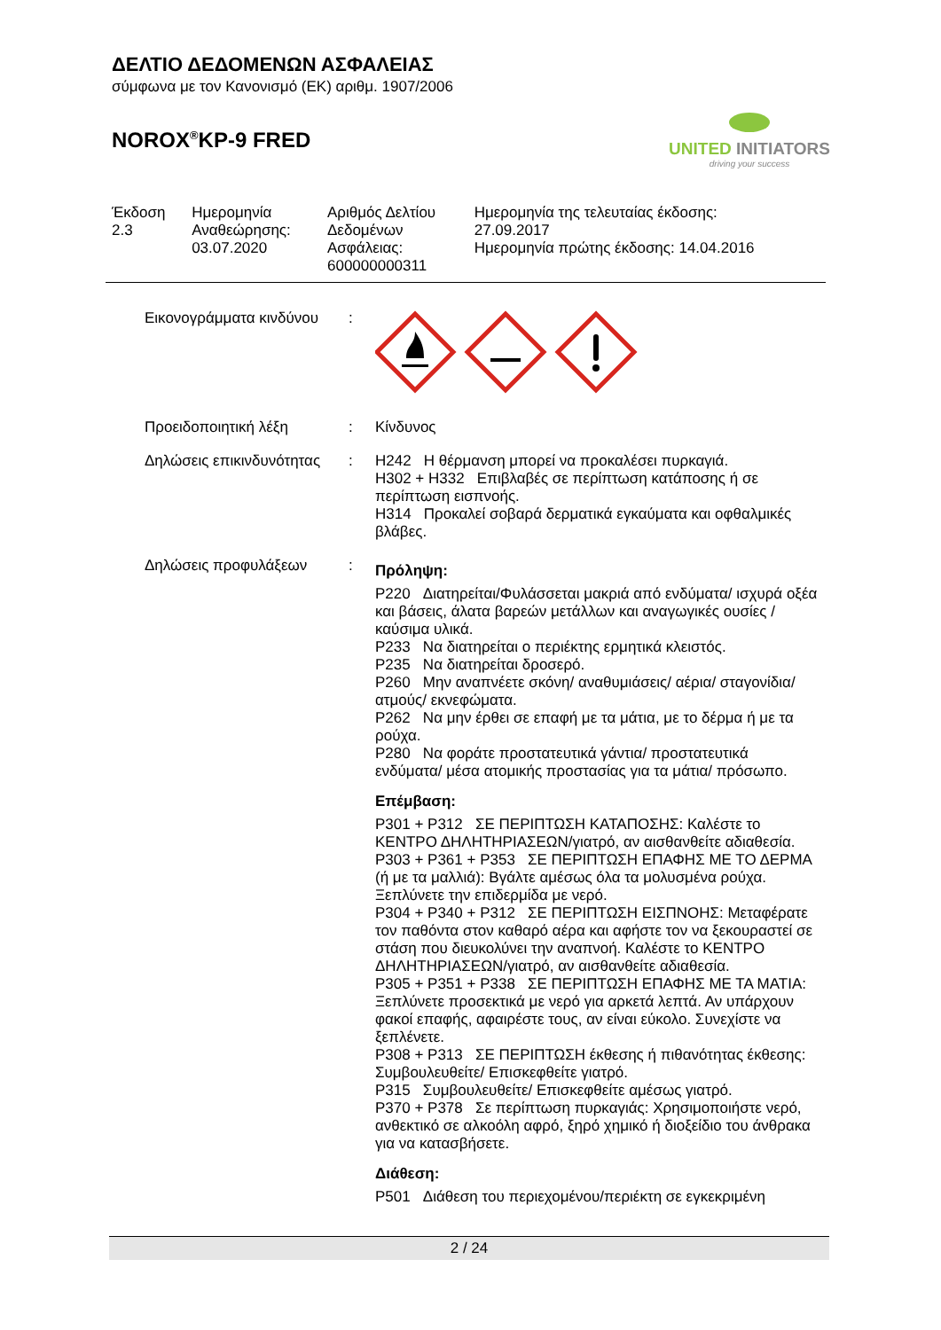ΔΕΛΤΙΟ ΔΕΔΟΜΕΝΩΝ ΑΣΦΑΛΕΙΑΣ
σύμφωνα με τον Κανονισμό (ΕΚ) αριθμ. 1907/2006
NOROX<sup>®</sup>KP-9 FRED
UNITED INITIATORS
driving your success
| Έκδοση 2.3 | Ημερομηνία Αναθεώρησης: 03.07.2020 | Αριθμός Δελτίου Δεδομένων Ασφάλειας: 600000000311 | Ημερομηνία της τελευταίας έκδοσης: 27.09.2017 Ημερομηνία πρώτης έκδοσης: 14.04.2016 |
| Εικονογράμματα κινδύνου | : | |
| Προειδοποιητική λέξη | : | Κίνδυνος |
| Δηλώσεις επικινδυνότητας | : | H242 Η θέρμανση μπορεί να προκαλέσει πυρκαγιά. H302 + H332 Επιβλαβές σε περίπτωση κατάποσης ή σε περίπτωση εισπνοής. H314 Προκαλεί σοβαρά δερματικά εγκαύματα και οφθαλμικές βλάβες. |
| Δηλώσεις προφυλάξεων | : | Πρόληψη: P220 Διατηρείται/Φυλάσσεται μακριά από ενδύματα/ ισχυρά οξέα και βάσεις, άλατα βαρεών μετάλλων και αναγωγικές ουσίες /καύσιμα υλικά. P233 Να διατηρείται ο περιέκτης ερμητικά κλειστός. P235 Να διατηρείται δροσερό. P260 Μην αναπνέετε σκόνη/ αναθυμιάσεις/ αέρια/ σταγονίδια/ ατμούς/ εκνεφώματα. P262 Να μην έρθει σε επαφή με τα μάτια, με το δέρμα ή με τα ρούχα. P280 Να φοράτε προστατευτικά γάντια/ προστατευτικά ενδύματα/ μέσα ατομικής προστασίας για τα μάτια/ πρόσωπο. Επέμβαση: P301 + P312 ΣΕ ΠΕΡΙΠΤΩΣΗ ΚΑΤΑΠΟΣΗΣ: Καλέστε το ΚΕΝΤΡΟ ΔΗΛΗΤΗΡΙΑΣΕΩΝ/γιατρό, αν αισθανθείτε αδιαθεσία. P303 + P361 + P353 ΣΕ ΠΕΡΙΠΤΩΣΗ ΕΠΑΦΗΣ ΜΕ ΤΟ ΔΕΡΜΑ (ή με τα μαλλιά): Βγάλτε αμέσως όλα τα μολυσμένα ρούχα. Ξεπλύνετε την επιδερμίδα με νερό. P304 + P340 + P312 ΣΕ ΠΕΡΙΠΤΩΣΗ ΕΙΣΠΝΟΗΣ: Μεταφέρατε τον παθόντα στον καθαρό αέρα και αφήστε τον να ξεκουραστεί σε στάση που διευκολύνει την αναπνοή. Καλέστε το ΚΕΝΤΡΟ ΔΗΛΗΤΗΡΙΑΣΕΩΝ/γιατρό, αν αισθανθείτε αδιαθεσία. P305 + P351 + P338 ΣΕ ΠΕΡΙΠΤΩΣΗ ΕΠΑΦΗΣ ΜΕ ΤΑ ΜΑΤΙΑ: Ξεπλύνετε προσεκτικά με νερό για αρκετά λεπτά. Αν υπάρχουν φακοί επαφής, αφαιρέστε τους, αν είναι εύκολο. Συνεχίστε να ξεπλένετε. P308 + P313 ΣΕ ΠΕΡΙΠΤΩΣΗ έκθεσης ή πιθανότητας έκθεσης: Συμβουλευθείτε/ Επισκεφθείτε γιατρό. P315 Συμβουλευθείτε/ Επισκεφθείτε αμέσως γιατρό. P370 + P378 Σε περίπτωση πυρκαγιάς: Χρησιμοποιήστε νερό, ανθεκτικό σε αλκοόλη αφρό, ξηρό χημικό ή διοξείδιο του άνθρακα για να κατασβήσετε. Διάθεση: P501 Διάθεση του περιεχομένου/περιέκτη σε εγκεκριμένη |
2 / 24